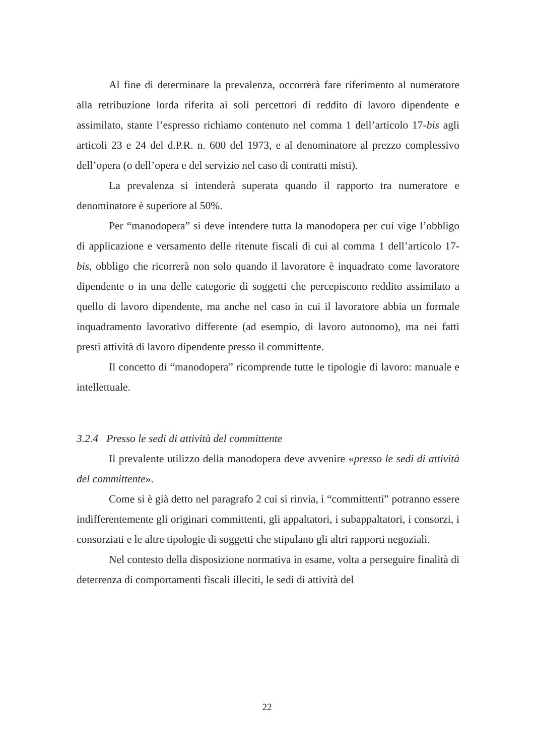Al fine di determinare la prevalenza, occorrerà fare riferimento al numeratore alla retribuzione lorda riferita ai soli percettori di reddito di lavoro dipendente e assimilato, stante l’espresso richiamo contenuto nel comma 1 dell’articolo 17-bis agli articoli 23 e 24 del d.P.R. n. 600 del 1973, e al denominatore al prezzo complessivo dell’opera (o dell’opera e del servizio nel caso di contratti misti).
La prevalenza si intenderà superata quando il rapporto tra numeratore e denominatore è superiore al 50%.
Per “manodopera” si deve intendere tutta la manodopera per cui vige l’obbligo di applicazione e versamento delle ritenute fiscali di cui al comma 1 dell’articolo 17-bis, obbligo che ricorrerà non solo quando il lavoratore è inquadrato come lavoratore dipendente o in una delle categorie di soggetti che percepiscono reddito assimilato a quello di lavoro dipendente, ma anche nel caso in cui il lavoratore abbia un formale inquadramento lavorativo differente (ad esempio, di lavoro autonomo), ma nei fatti presti attività di lavoro dipendente presso il committente.
Il concetto di “manodopera” ricomprende tutte le tipologie di lavoro: manuale e intellettuale.
3.2.4 Presso le sedi di attività del committente
Il prevalente utilizzo della manodopera deve avvenire «presso le sedi di attività del committente».
Come si è già detto nel paragrafo 2 cui si rinvia, i “committenti” potranno essere indifferentemente gli originari committenti, gli appaltatori, i subappaltatori, i consorzi, i consorziati e le altre tipologie di soggetti che stipulano gli altri rapporti negoziali.
Nel contesto della disposizione normativa in esame, volta a perseguire finalità di deterrenza di comportamenti fiscali illeciti, le sedi di attività del
22